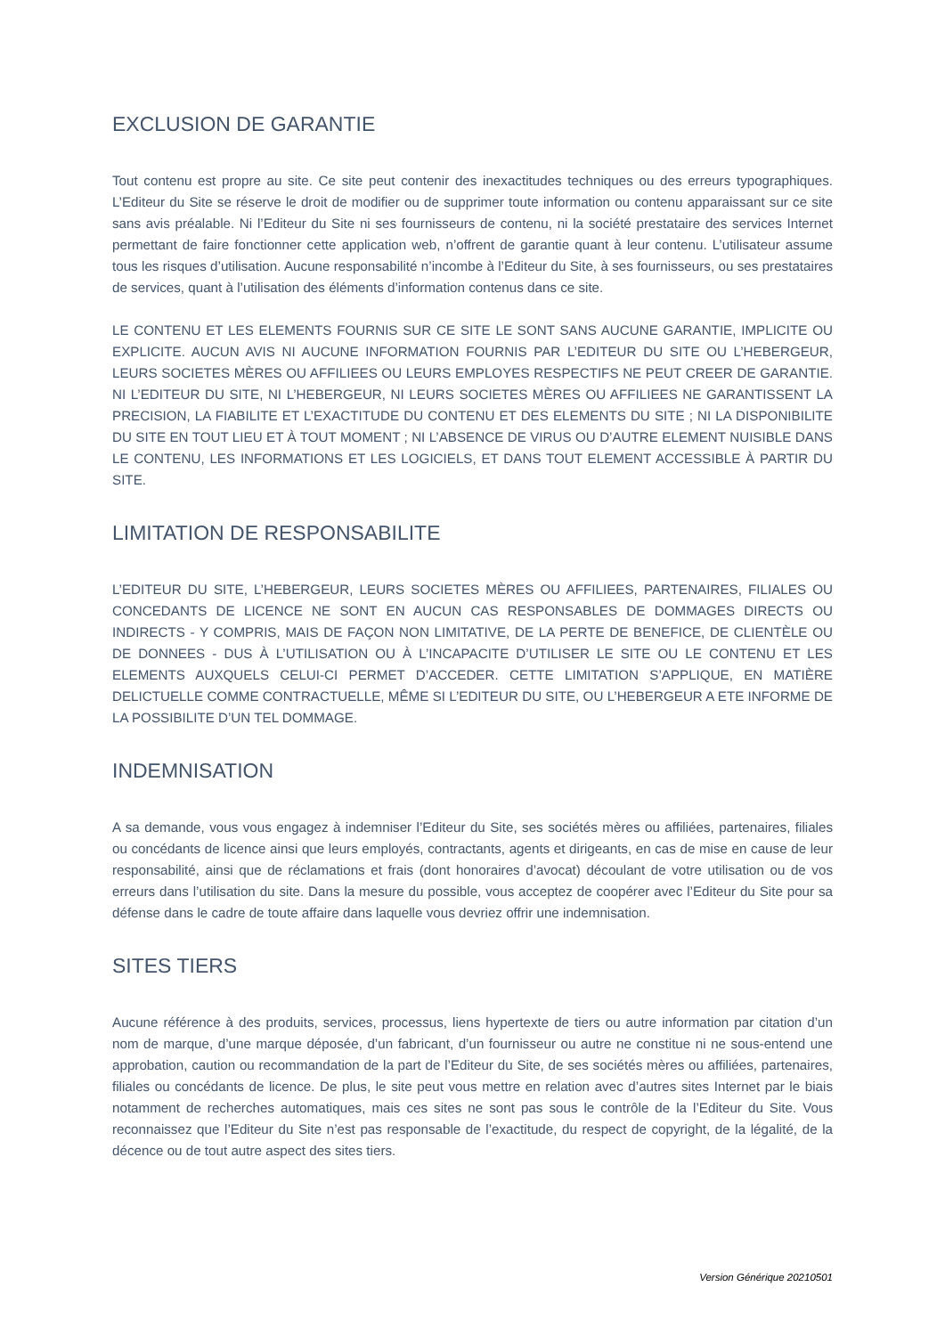EXCLUSION DE GARANTIE
Tout contenu est propre au site. Ce site peut contenir des inexactitudes techniques ou des erreurs typographiques. L’Editeur du Site se réserve le droit de modifier ou de supprimer toute information ou contenu apparaissant sur ce site sans avis préalable. Ni l’Editeur du Site ni ses fournisseurs de contenu, ni la société prestataire des services Internet permettant de faire fonctionner cette application web, n’offrent de garantie quant à leur contenu. L’utilisateur assume tous les risques d’utilisation. Aucune responsabilité n’incombe à l’Editeur du Site, à ses fournisseurs, ou ses prestataires de services, quant à l’utilisation des éléments d’information contenus dans ce site.
LE CONTENU ET LES ELEMENTS FOURNIS SUR CE SITE LE SONT SANS AUCUNE GARANTIE, IMPLICITE OU EXPLICITE. AUCUN AVIS NI AUCUNE INFORMATION FOURNIS PAR L’EDITEUR DU SITE OU L’HEBERGEUR, LEURS SOCIETES MÈRES OU AFFILIEES OU LEURS EMPLOYES RESPECTIFS NE PEUT CREER DE GARANTIE. NI L’EDITEUR DU SITE, NI L’HEBERGEUR, NI LEURS SOCIETES MÈRES OU AFFILIEES NE GARANTISSENT LA PRECISION, LA FIABILITE ET L’EXACTITUDE DU CONTENU ET DES ELEMENTS DU SITE ; NI LA DISPONIBILITE DU SITE EN TOUT LIEU ET À TOUT MOMENT ; NI L’ABSENCE DE VIRUS OU D’AUTRE ELEMENT NUISIBLE DANS LE CONTENU, LES INFORMATIONS ET LES LOGICIELS, ET DANS TOUT ELEMENT ACCESSIBLE À PARTIR DU SITE.
LIMITATION DE RESPONSABILITE
L’EDITEUR DU SITE, L’HEBERGEUR, LEURS SOCIETES MÈRES OU AFFILIEES, PARTENAIRES, FILIALES OU CONCEDANTS DE LICENCE NE SONT EN AUCUN CAS RESPONSABLES DE DOMMAGES DIRECTS OU INDIRECTS - Y COMPRIS, MAIS DE FAÇON NON LIMITATIVE, DE LA PERTE DE BENEFICE, DE CLIENTÈLE OU DE DONNEES - DUS À L’UTILISATION OU À L’INCAPACITE D’UTILISER LE SITE OU LE CONTENU ET LES ELEMENTS AUXQUELS CELUI-CI PERMET D’ACCEDER. CETTE LIMITATION S’APPLIQUE, EN MATIÈRE DELICTUELLE COMME CONTRACTUELLE, MÊME SI L’EDITEUR DU SITE, OU L’HEBERGEUR A ETE INFORME DE LA POSSIBILITE D’UN TEL DOMMAGE.
INDEMNISATION
A sa demande, vous vous engagez à indemniser l’Editeur du Site, ses sociétés mères ou affiliées, partenaires, filiales ou concédants de licence ainsi que leurs employés, contractants, agents et dirigeants, en cas de mise en cause de leur responsabilité, ainsi que de réclamations et frais (dont honoraires d’avocat) découlant de votre utilisation ou de vos erreurs dans l’utilisation du site. Dans la mesure du possible, vous acceptez de coopérer avec l’Editeur du Site pour sa défense dans le cadre de toute affaire dans laquelle vous devriez offrir une indemnisation.
SITES TIERS
Aucune référence à des produits, services, processus, liens hypertexte de tiers ou autre information par citation d’un nom de marque, d’une marque déposée, d’un fabricant, d’un fournisseur ou autre ne constitue ni ne sous-entend une approbation, caution ou recommandation de la part de l’Editeur du Site, de ses sociétés mères ou affiliées, partenaires, filiales ou concédants de licence. De plus, le site peut vous mettre en relation avec d’autres sites Internet par le biais notamment de recherches automatiques, mais ces sites ne sont pas sous le contrôle de la l’Editeur du Site. Vous reconnaissez que l’Editeur du Site n’est pas responsable de l’exactitude, du respect de copyright, de la légalité, de la décence ou de tout autre aspect des sites tiers.
Version Générique 20210501